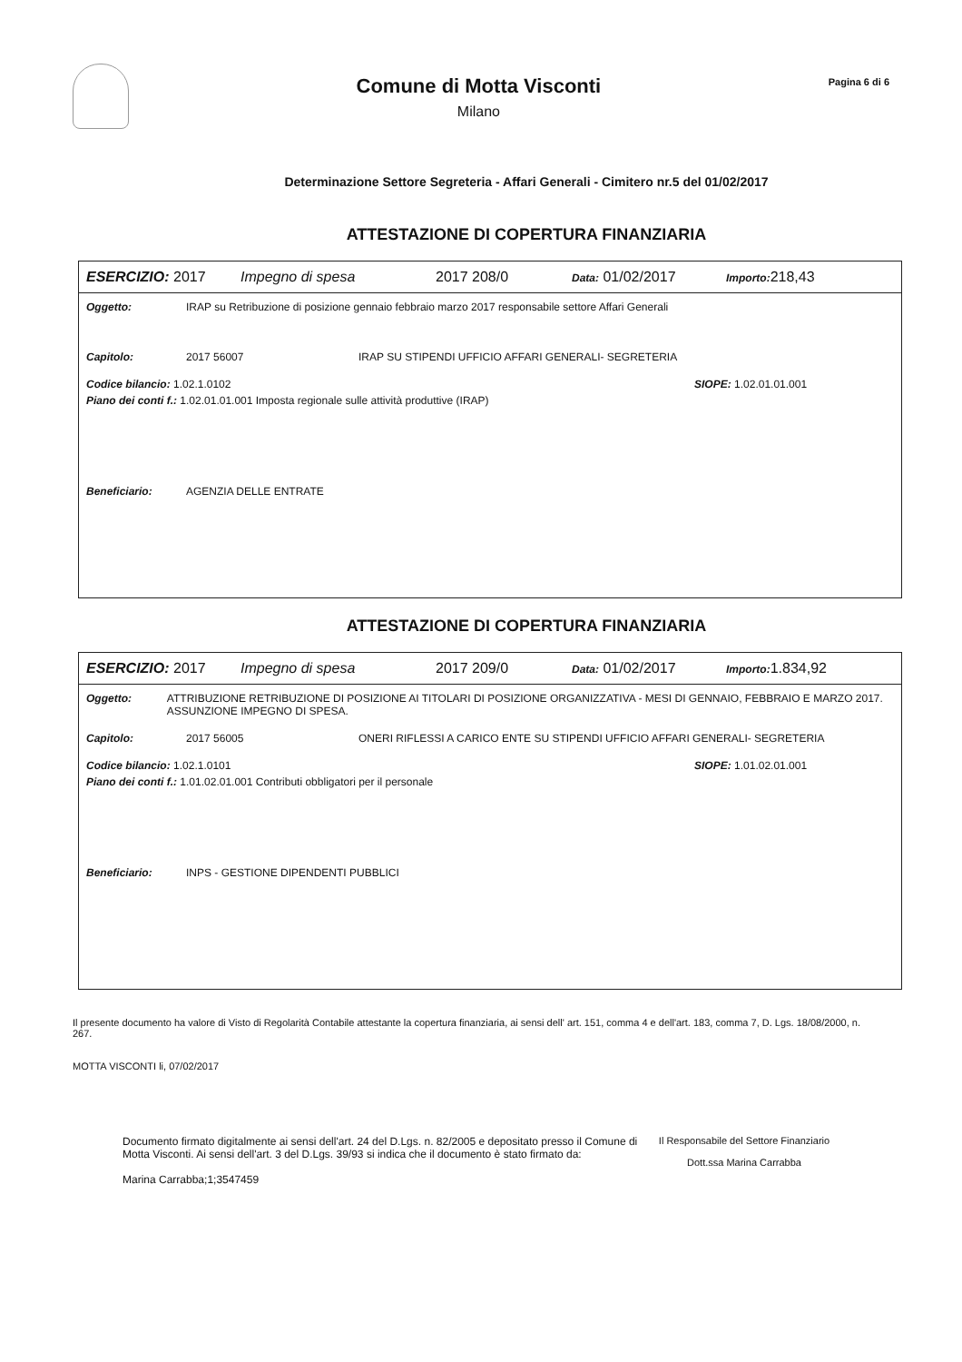Comune di Motta Visconti
Milano
Pagina 6 di 6
Determinazione Settore Segreteria - Affari Generali - Cimitero nr.5 del 01/02/2017
ATTESTAZIONE DI COPERTURA FINANZIARIA
ESERCIZIO: 2017 Impegno di spesa 2017 208/0 Data: 01/02/2017 Importo: 218,43
Oggetto: IRAP su Retribuzione di posizione gennaio febbraio marzo 2017 responsabile settore Affari Generali
Capitolo: 2017 56007 IRAP SU STIPENDI UFFICIO AFFARI GENERALI- SEGRETERIA
Codice bilancio: 1.02.1.0102 SIOPE: 1.02.01.01.001
Piano dei conti f.: 1.02.01.01.001 Imposta regionale sulle attività produttive (IRAP)
Beneficiario: AGENZIA DELLE ENTRATE
ATTESTAZIONE DI COPERTURA FINANZIARIA
ESERCIZIO: 2017 Impegno di spesa 2017 209/0 Data: 01/02/2017 Importo: 1.834,92
Oggetto: ATTRIBUZIONE RETRIBUZIONE DI POSIZIONE AI TITOLARI DI POSIZIONE ORGANIZZATIVA - MESI DI GENNAIO, FEBBRAIO E MARZO 2017. ASSUNZIONE IMPEGNO DI SPESA.
Capitolo: 2017 56005 ONERI RIFLESSI A CARICO ENTE SU STIPENDI UFFICIO AFFARI GENERALI- SEGRETERIA
Codice bilancio: 1.02.1.0101 SIOPE: 1.01.02.01.001
Piano dei conti f.: 1.01.02.01.001 Contributi obbligatori per il personale
Beneficiario: INPS - GESTIONE DIPENDENTI PUBBLICI
Il presente documento ha valore di Visto di Regolarità Contabile attestante la copertura finanziaria, ai sensi dell' art. 151, comma 4 e dell'art. 183, comma 7, D. Lgs. 18/08/2000, n. 267.
MOTTA VISCONTI li, 07/02/2017
Documento firmato digitalmente ai sensi dell'art. 24 del D.Lgs. n. 82/2005 e depositato presso il Comune di Motta Visconti. Ai sensi dell'art. 3 del D.Lgs. 39/93 si indica che il documento è stato firmato da:
Marina Carrabba;1;3547459
Il Responsabile del Settore Finanziario
Dott.ssa Marina Carrabba